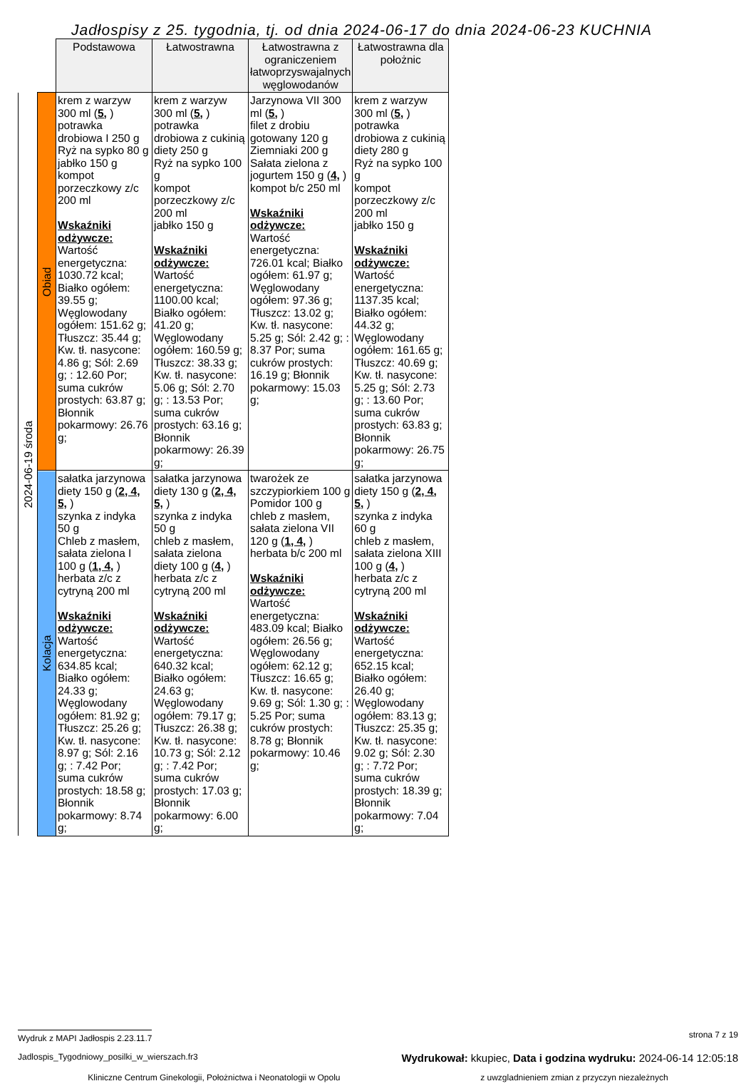Jadłospisy z 25. tygodnia, tj. od dnia 2024-06-17 do dnia 2024-06-23 KUCHNIA
| | | Podstawowa | Łatwostrawna | Łatwostrawna z ograniczeniem łatwoprzyswajalnych węglowodanów | Łatwostrawna dla położnic |
| 2024-06-19 środa | Obiad | krem z warzyw 300 ml ( 5, ) potrawka drobiowa I 250 g Ryż na sypko 80 g jabłko 150 g kompot porzeczkowy z/c 200 ml Wskaźniki odżywcze: Wartość energetyczna: 1030.72 kcal; Białko ogółem: 39.55 g; Węglowodany ogółem: 151.62 g; Tłuszcz: 35.44 g; Kw. tł. nasycone: 4.86 g; Sól: 2.69 g; : 12.60 Por; suma cukrów prostych: 63.87 g; Błonnik pokarmowy: 26.76 g; | krem z warzyw 300 ml ( 5, ) potrawka drobiowa z cukinią diety 250 g Ryż na sypko 100 g kompot porzeczkowy z/c 200 ml jabłko 150 g Wskaźniki odżywcze: Wartość energetyczna: 1100.00 kcal; Białko ogółem: 41.20 g; Węglowodany ogółem: 160.59 g; Tłuszcz: 38.33 g; Kw. tł. nasycone: 5.06 g; Sól: 2.70 g; : 13.53 Por; suma cukrów prostych: 63.16 g; Błonnik pokarmowy: 26.39 g; | Jarzynowa VII 300 ml ( 5, ) filet z drobiu gotowany 120 g Ziemniaki 200 g Sałata zielona z jogurtem 150 g ( 4, ) kompot b/c 250 ml Wskaźniki odżywcze: Wartość energetyczna: 726.01 kcal; Białko ogółem: 61.97 g; Węglowodany ogółem: 97.36 g; Tłuszcz: 13.02 g; Kw. tł. nasycone: 5.25 g; Sól: 2.42 g; : 8.37 Por; suma cukrów prostych: 16.19 g; Błonnik pokarmowy: 15.03 g; | krem z warzyw 300 ml ( 5, ) potrawka drobiowa z cukinią diety 280 g Ryż na sypko 100 g kompot porzeczkowy z/c 200 ml jabłko 150 g Wskaźniki odżywcze: Wartość energetyczna: 1137.35 kcal; Białko ogółem: 44.32 g; Węglowodany ogółem: 161.65 g; Tłuszcz: 40.69 g; Kw. tł. nasycone: 5.25 g; Sól: 2.73 g; : 13.60 Por; suma cukrów prostych: 63.83 g; Błonnik pokarmowy: 26.75 g; |
| | Kolacja | sałatka jarzynowa diety 150 g ( 2, 4, 5, ) szynka z indyka 50 g Chleb z masłem, sałata zielona I 100 g ( 1, 4, ) herbata z/c z cytryną 200 ml Wskaźniki odżywcze: Wartość energetyczna: 634.85 kcal; Białko ogółem: 24.33 g; Węglowodany ogółem: 81.92 g; Tłuszcz: 25.26 g; Kw. tł. nasycone: 8.97 g; Sól: 2.16 g; : 7.42 Por; suma cukrów prostych: 18.58 g; Błonnik pokarmowy: 8.74 g; | sałatka jarzynowa diety 130 g ( 2, 4, 5, ) szynka z indyka 50 g chleb z masłem, sałata zielona diety 100 g ( 4, ) herbata z/c z cytryną 200 ml Wskaźniki odżywcze: Wartość energetyczna: 640.32 kcal; Białko ogółem: 24.63 g; Węglowodany ogółem: 79.17 g; Tłuszcz: 26.38 g; Kw. tł. nasycone: 10.73 g; Sól: 2.12 g; : 7.42 Por; suma cukrów prostych: 17.03 g; Błonnik pokarmowy: 6.00 g; | twarożek ze szczypiorkiem 100 g Pomidor 100 g chleb z masłem, sałata zielona VII 120 g ( 1, 4, ) herbata b/c 200 ml Wskaźniki odżywcze: Wartość energetyczna: 483.09 kcal; Białko ogółem: 26.56 g; Węglowodany ogółem: 62.12 g; Tłuszcz: 16.65 g; Kw. tł. nasycone: 9.69 g; Sól: 1.30 g; : 5.25 Por; suma cukrów prostych: 8.78 g; Błonnik pokarmowy: 10.46 g; | sałatka jarzynowa diety 150 g ( 2, 4, 5, ) szynka z indyka 60 g chleb z masłem, sałata zielona XIII 100 g ( 4, ) herbata z/c z cytryną 200 ml Wskaźniki odżywcze: Wartość energetyczna: 652.15 kcal; Białko ogółem: 26.40 g; Węglowodany ogółem: 83.13 g; Tłuszcz: 25.35 g; Kw. tł. nasycone: 9.02 g; Sól: 2.30 g; : 7.72 Por; suma cukrów prostych: 18.39 g; Błonnik pokarmowy: 7.04 g; |
Wydruk z MAPI Jadłospis 2.23.11.7 strona 7 z 19
Jadlospis_Tygodniowy_posilki_w_wierszach.fr3 Wydrukował: kkupiec, Data i godzina wydruku: 2024-06-14 12:05:18
Kliniczne Centrum Ginekologii, Położnictwa i Neonatologii w Opolu z uwzgladnieniem zmian z przyczyn niezależnych